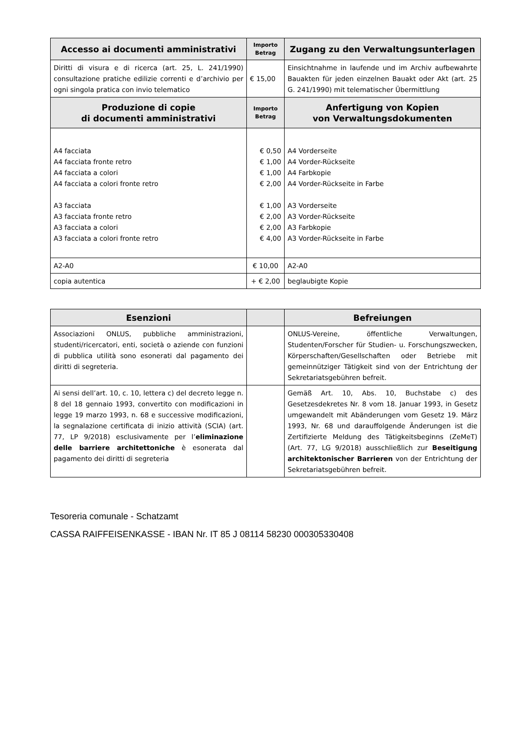| Accesso ai documenti amministrativi | Importo Betrag | Zugang zu den Verwaltungsunterlagen |
| --- | --- | --- |
| Diritti di visura e di ricerca (art. 25, L. 241/1990) consultazione pratiche edilizie correnti e d’archivio per ogni singola pratica con invio telematico | € 15,00 | Einsichtnahme in laufende und im Archiv aufbewahrte Bauakten für jeden einzelnen Bauakt oder Akt (art. 25 G. 241/1990) mit telematischer Übermittlung |
| Produzione di copie di documenti amministrativi | Importo Betrag | Anfertigung von Kopien von Verwaltungsdokumenten |
| A4 facciata A4 facciata fronte retro A4 facciata a colori A4 facciata a colori fronte retro A3 facciata A3 facciata fronte retro A3 facciata a colori A3 facciata a colori fronte retro | € 0,50 € 1,00 € 1,00 € 2,00 € 1,00 € 2,00 € 2,00 € 4,00 | A4 Vorderseite A4 Vorder-Rückseite A4 Farbkopie A4 Vorder-Rückseite in Farbe A3 Vorderseite A3 Vorder-Rückseite A3 Farbkopie A3 Vorder-Rückseite in Farbe |
| A2-A0 | € 10,00 | A2-A0 |
| copia autentica | + € 2,00 | beglaubigte Kopie |
| Esenzioni | | Befreiungen |
| --- | --- | --- |
| Associazioni ONLUS, pubbliche amministrazioni, studenti/ricercatori, enti, società o aziende con funzioni di pubblica utilità sono esonerati dal pagamento dei diritti di segreteria. | | ONLUS-Vereine, öffentliche Verwaltungen, Studenten/Forscher für Studien- u. Forschungszwecken, Körperschaften/Gesellschaften oder Betriebe mit gemeinnütziger Tätigkeit sind von der Entrichtung der Sekretariatsgebühren befreit. |
| Ai sensi dell’art. 10, c. 10, lettera c) del decreto legge n. 8 del 18 gennaio 1993, convertito con modificazioni in legge 19 marzo 1993, n. 68 e successive modificazioni, la segnalazione certificata di inizio attività (SCIA) (art. 77, LP 9/2018) esclusivamente per l’ eliminazione delle barriere architettoniche è esonerata dal pagamento dei diritti di segreteria | | Gemäß Art. 10, Abs. 10, Buchstabe c) des Gesetzesdekretes Nr. 8 vom 18. Januar 1993, in Gesetz umgewandelt mit Abänderungen vom Gesetz 19. März 1993, Nr. 68 und darauffolgende Änderungen ist die Zertifizierte Meldung des Tätigkeitsbeginns (ZeMeT) (Art. 77, LG 9/2018) ausschließlich zur Beseitigung architektonischer Barrieren von der Entrichtung der Sekretariatsgebühren befreit. |
Tesoreria comunale - Schatzamt
CASSA RAIFFEISENKASSE - IBAN Nr. IT 85 J 08114 58230 000305330408